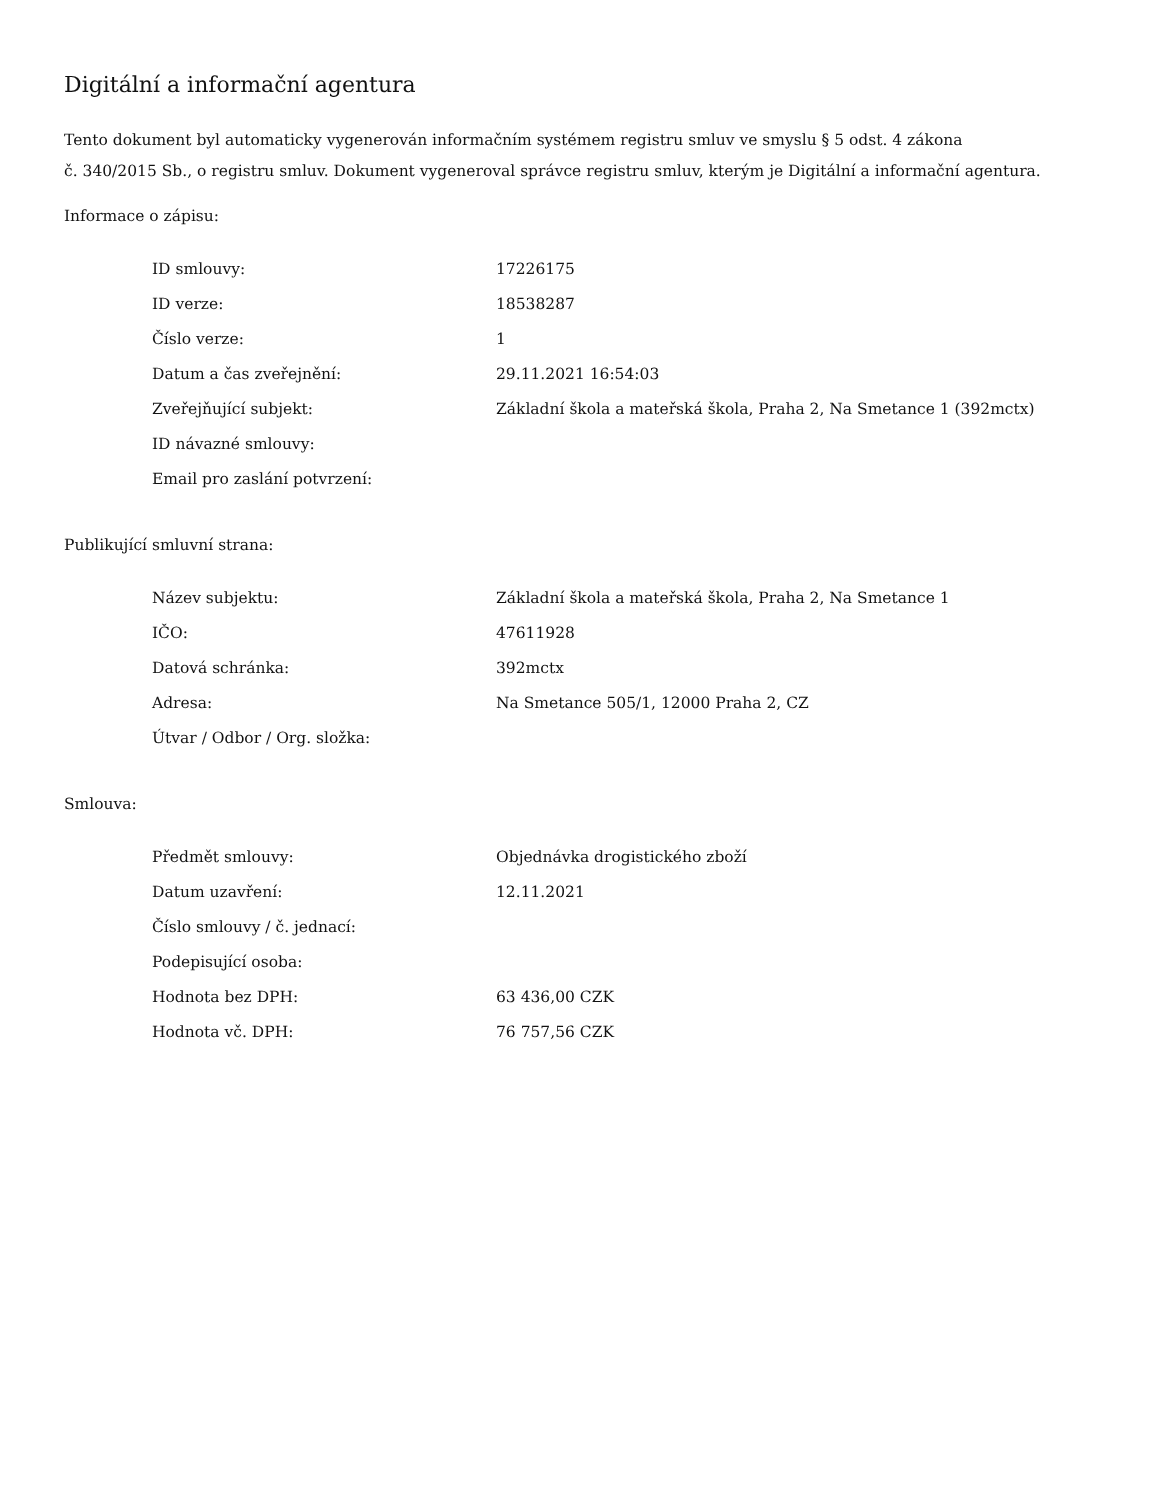Digitální a informační agentura
Tento dokument byl automaticky vygenerován informačním systémem registru smluv ve smyslu § 5 odst. 4 zákona
č. 340/2015 Sb., o registru smluv. Dokument vygeneroval správce registru smluv, kterým je Digitální a informační agentura.
Informace o zápisu:
| ID smlouvy: | 17226175 |
| ID verze: | 18538287 |
| Číslo verze: | 1 |
| Datum a čas zveřejnění: | 29.11.2021 16:54:03 |
| Zveřejňující subjekt: | Základní škola a mateřská škola, Praha 2, Na Smetance 1 (392mctx) |
| ID návazné smlouvy: | |
| Email pro zaslání potvrzení: | |
Publikující smluvní strana:
| Název subjektu: | Základní škola a mateřská škola, Praha 2, Na Smetance 1 |
| IČO: | 47611928 |
| Datová schránka: | 392mctx |
| Adresa: | Na Smetance 505/1, 12000 Praha 2, CZ |
| Útvar / Odbor / Org. složka: | |
Smlouva:
| Předmět smlouvy: | Objednávka drogistického zboží |
| Datum uzavření: | 12.11.2021 |
| Číslo smlouvy / č. jednací: | |
| Podepisující osoba: | |
| Hodnota bez DPH: | 63 436,00 CZK |
| Hodnota vč. DPH: | 76 757,56 CZK |